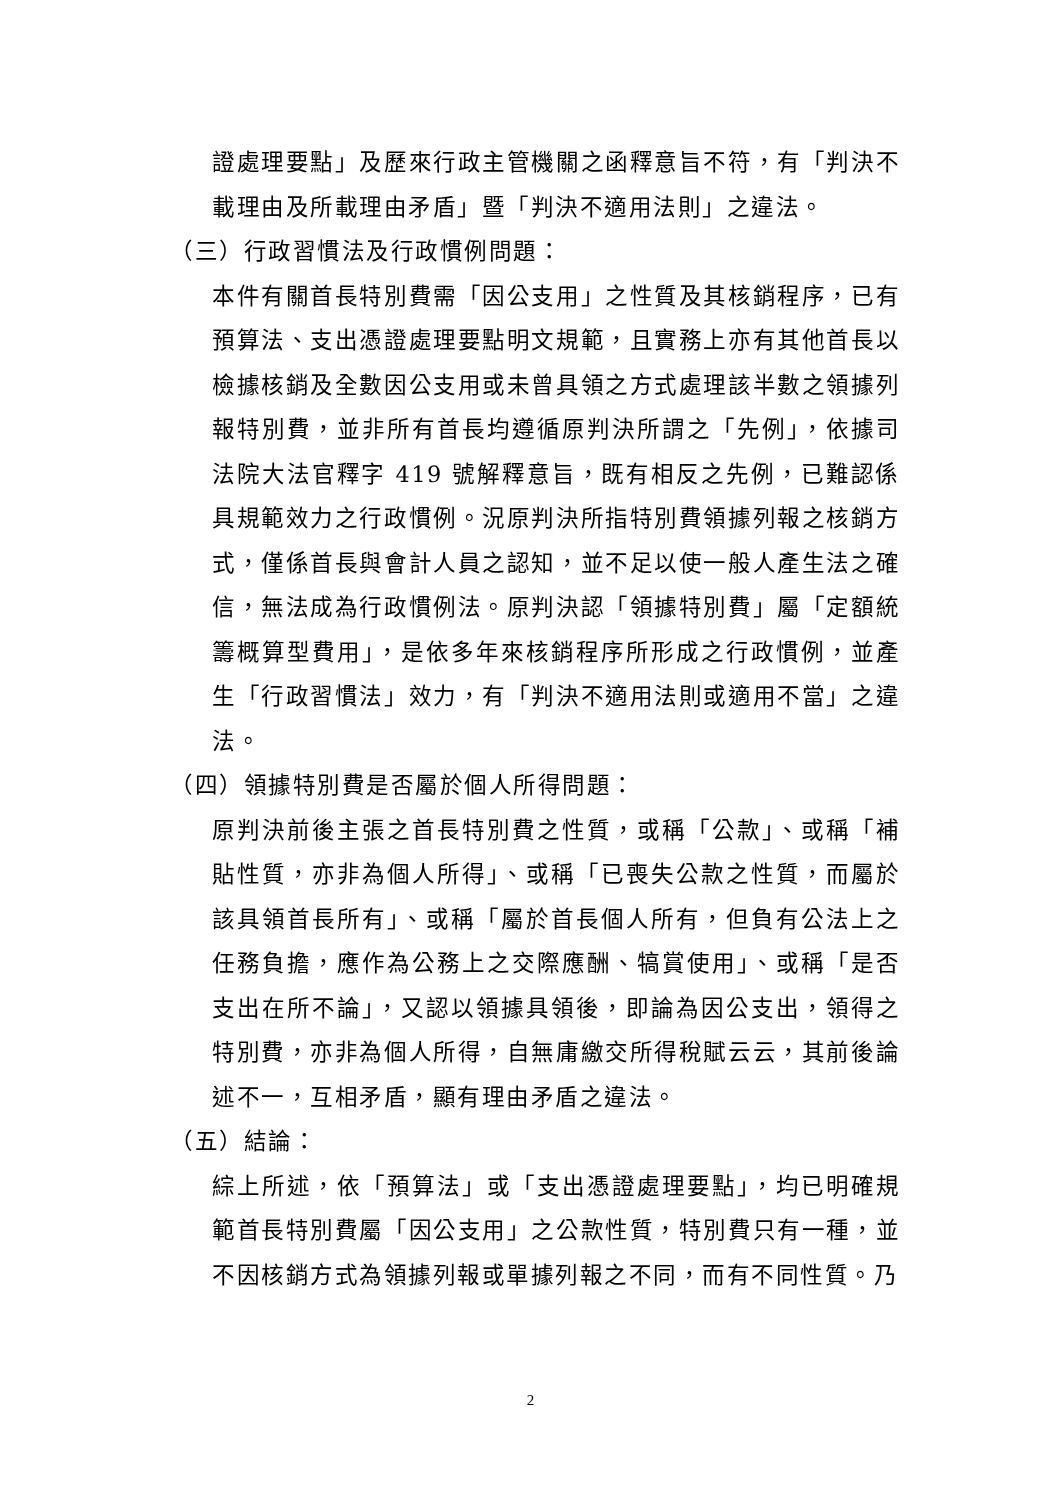證處理要點」及歷來行政主管機關之函釋意旨不符，有「判決不載理由及所載理由矛盾」暨「判決不適用法則」之違法。
（三）行政習慣法及行政慣例問題：
本件有關首長特別費需「因公支用」之性質及其核銷程序，已有預算法、支出憑證處理要點明文規範，且實務上亦有其他首長以檢據核銷及全數因公支用或未曾具領之方式處理該半數之領據列報特別費，並非所有首長均遵循原判決所謂之「先例」，依據司法院大法官釋字 419 號解釋意旨，既有相反之先例，已難認係具規範效力之行政慣例。況原判決所指特別費領據列報之核銷方式，僅係首長與會計人員之認知，並不足以使一般人產生法之確信，無法成為行政慣例法。原判決認「領據特別費」屬「定額統籌概算型費用」，是依多年來核銷程序所形成之行政慣例，並產生「行政習慣法」效力，有「判決不適用法則或適用不當」之違法。
（四）領據特別費是否屬於個人所得問題：
原判決前後主張之首長特別費之性質，或稱「公款」、或稱「補貼性質，亦非為個人所得」、或稱「已喪失公款之性質，而屬於該具領首長所有」、或稱「屬於首長個人所有，但負有公法上之任務負擔，應作為公務上之交際應酬、犒賞使用」、或稱「是否支出在所不論」，又認以領據具領後，即論為因公支出，領得之特別費，亦非為個人所得，自無庸繳交所得稅賦云云，其前後論述不一，互相矛盾，顯有理由矛盾之違法。
（五）結論：
綜上所述，依「預算法」或「支出憑證處理要點」，均已明確規範首長特別費屬「因公支用」之公款性質，特別費只有一種，並不因核銷方式為領據列報或單據列報之不同，而有不同性質。乃
2